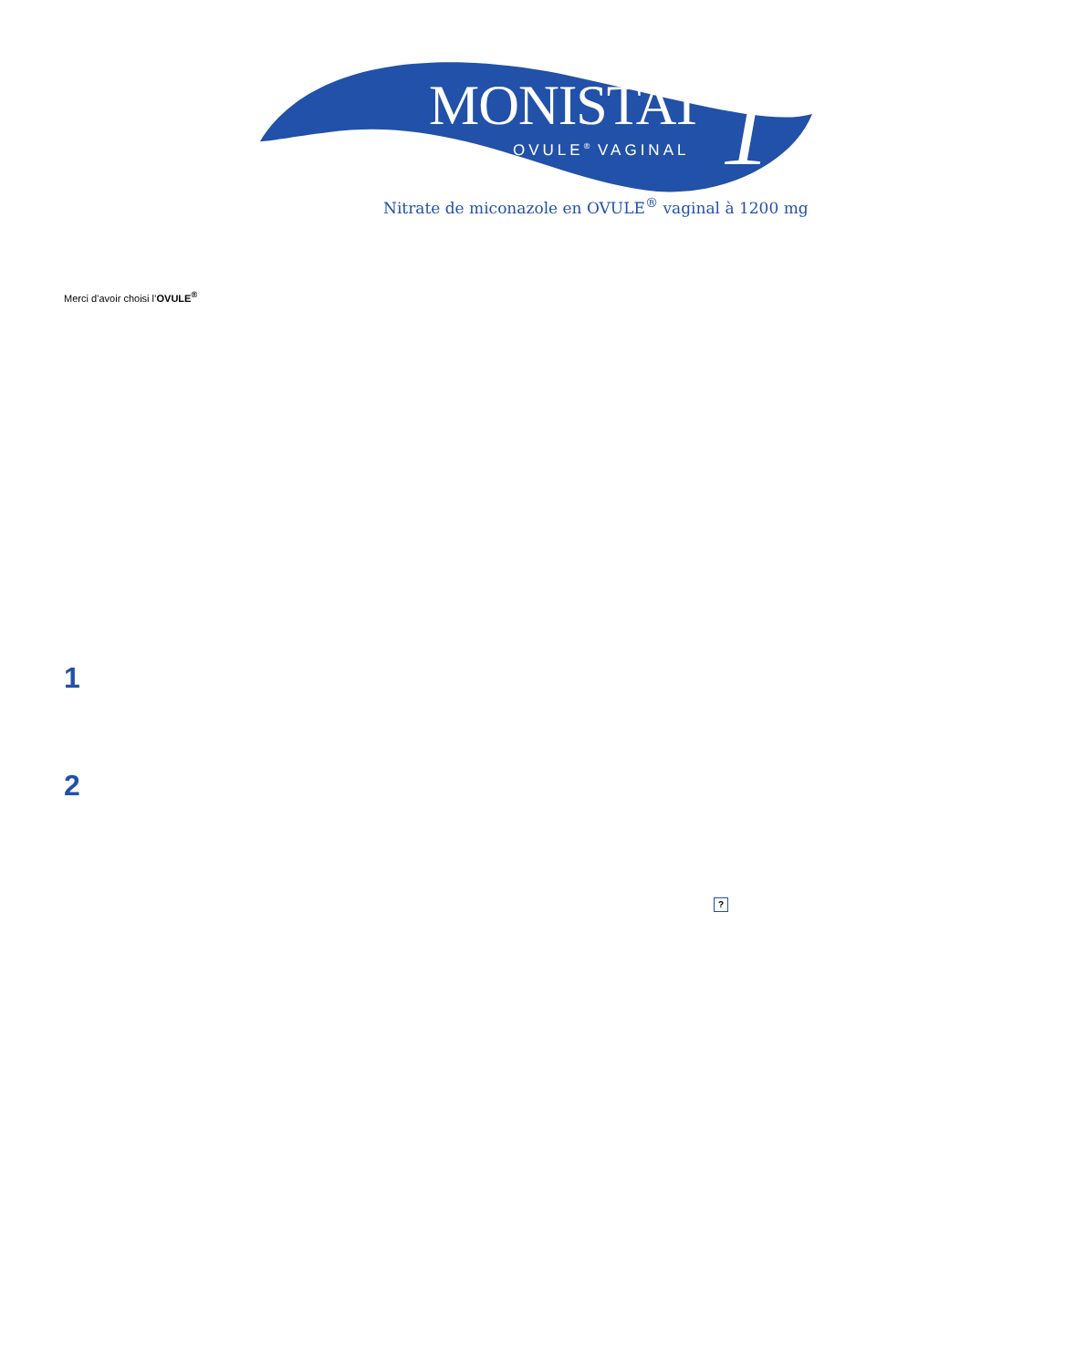MONISTAT<sup>®</sup> 1
OVULE<sup>®</sup> VAGINAL
Nitrate de miconazole en OVULE<sup>®</sup> vaginal à 1200 mg
Merci d’avoir choisi l’OVULE<sup>®</sup>
1
2
?